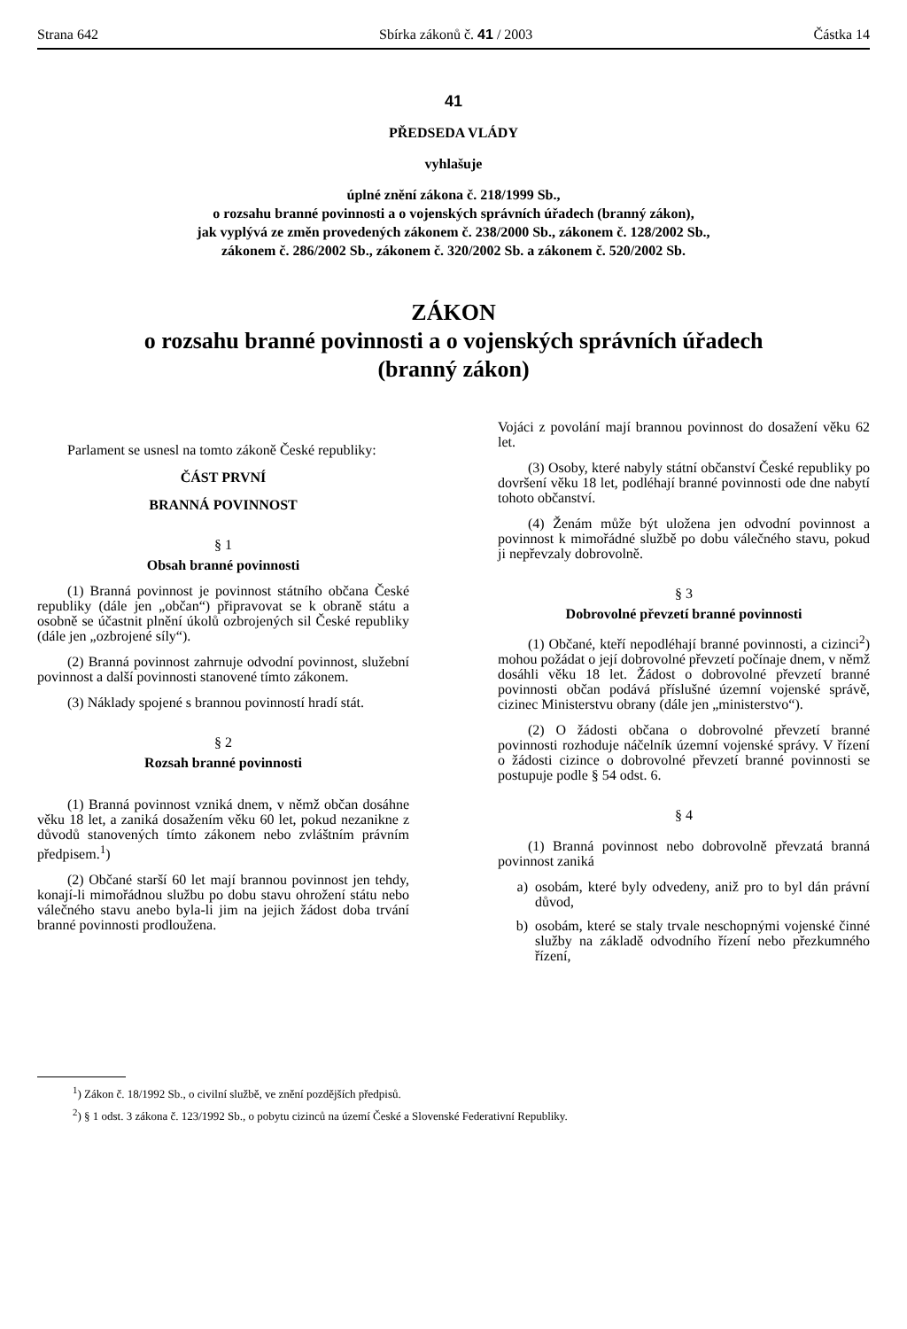Strana 642 Sbírka zákonů č. 41 / 2003 Částka 14
41
PŘEDSEDA VLÁDY
vyhlašuje
úplné znění zákona č. 218/1999 Sb.,
o rozsahu branné povinnosti a o vojenských správních úřadech (branný zákon),
jak vyplývá ze změn provedených zákonem č. 238/2000 Sb., zákonem č. 128/2002 Sb.,
zákonem č. 286/2002 Sb., zákonem č. 320/2002 Sb. a zákonem č. 520/2002 Sb.
ZÁKON
o rozsahu branné povinnosti a o vojenských správních úřadech
(branný zákon)
Parlament se usnesl na tomto zákoně České republiky:
ČÁST PRVNÍ
BRANNÁ POVINNOST
§ 1
Obsah branné povinnosti
(1) Branná povinnost je povinnost státního občana České republiky (dále jen „občan“) připravovat se k obraně státu a osobně se účastnit plnění úkolů ozbrojených sil České republiky (dále jen „ozbrojené síly“).
(2) Branná povinnost zahrnuje odvodní povinnost, služební povinnost a další povinnosti stanovené tímto zákonem.
(3) Náklady spojené s brannou povinností hradí stát.
§ 2
Rozsah branné povinnosti
(1) Branná povinnost vzniká dnem, v němž občan dosáhne věku 18 let, a zaniká dosažením věku 60 let, pokud nezanikne z důvodů stanovených tímto zákonem nebo zvláštním právním předpisem.<sup>1</sup>)
(2) Občané starší 60 let mají brannou povinnost jen tehdy, konají-li mimořádnou službu po dobu stavu ohrožení státu nebo válečného stavu anebo byla-li jim na jejich žádost doba trvání branné povinnosti prodloužena.
Vojáci z povolání mají brannou povinnost do dosažení věku 62 let.
(3) Osoby, které nabyly státní občanství České republiky po dovršení věku 18 let, podléhají branné povinnosti ode dne nabytí tohoto občanství.
(4) Ženám může být uložena jen odvodní povinnost a povinnost k mimořádné službě po dobu válečného stavu, pokud ji nepřevzaly dobrovolně.
§ 3
Dobrovolné převzetí branné povinnosti
(1) Občané, kteří nepodléhají branné povinnosti, a cizinci<sup>2</sup>) mohou požádat o její dobrovolné převzetí počínaje dnem, v němž dosáhli věku 18 let. Žádost o dobrovolné převzetí branné povinnosti občan podává příslušné územní vojenské správě, cizinec Ministerstvu obrany (dále jen „ministerstvo“).
(2) O žádosti občana o dobrovolné převzetí branné povinnosti rozhoduje náčelník územní vojenské správy. V řízení o žádosti cizince o dobrovolné převzetí branné povinnosti se postupuje podle § 54 odst. 6.
§ 4
(1) Branná povinnost nebo dobrovolně převzatá branná povinnost zaniká
a) osobám, které byly odvedeny, aniž pro to byl dán právní důvod,
b) osobám, které se staly trvale neschopnými vojenské činné služby na základě odvodního řízení nebo přezkumného řízení,
<sup>1</sup>) Zákon č. 18/1992 Sb., o civilní službě, ve znění pozdějších předpisů.
<sup>2</sup>) § 1 odst. 3 zákona č. 123/1992 Sb., o pobytu cizinců na území České a Slovenské Federativní Republiky.